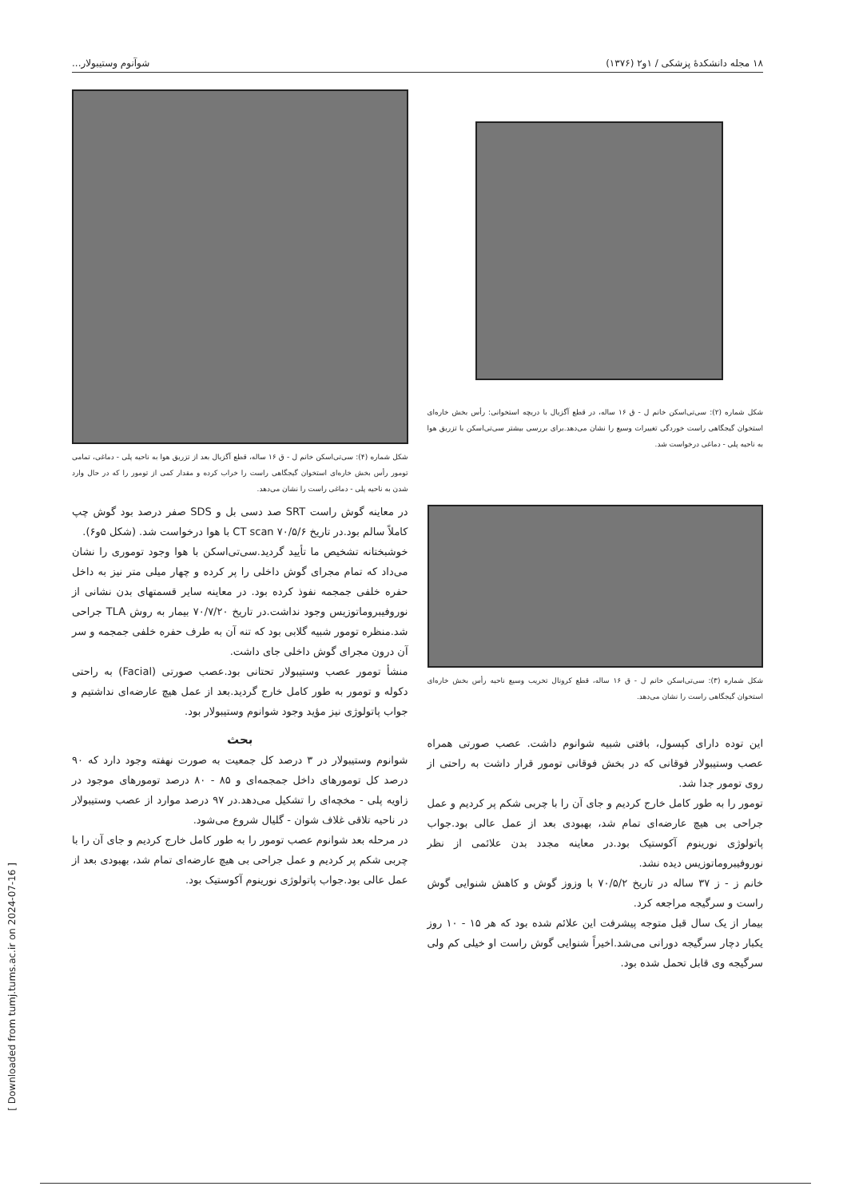[ Downloaded from tumj.tums.ac.ir on 2024-07-16 ]
۱۸ مجله دانشکدهٔ پزشکی / ۱و۲ (۱۳۷۶) شوآنوم وستیبولار...
شکل شماره (۲): سی‌تی‌اسکن خانم ل - ق ۱۶ ساله، در قطع آگزیال با دریچه استخوانی: رأس بخش خاره‌ای استخوان گیجگاهی راست خوردگی تغییرات وسیع را نشان می‌دهد.برای بررسی بیشتر سی‌تی‌اسکن با تزریق هوا به ناحیه پلی - دماغی درخواست شد.
شکل شماره (۳): سی‌تی‌اسکن خانم ل - ق ۱۶ ساله، قطع کرونال تخریب وسیع ناحیه رأس بخش خاره‌ای استخوان گیجگاهی راست را نشان می‌دهد.
این توده دارای کپسول، بافتی شبیه شوانوم داشت. عصب صورتی همراه عصب وستیبولار فوقانی که در بخش فوقانی تومور قرار داشت به راحتی از روی تومور جدا شد.
تومور را به طور کامل خارج کردیم و جای آن را با چربی شکم پر کردیم و عمل جراحی بی هیچ عارضه‌ای تمام شد، بهبودی بعد از عمل عالی بود.جواب پاتولوژی نورینوم آکوستیک بود.در معاینه مجدد بدن علائمی از نظر نوروفیبروماتوزیس دیده نشد.
خانم ز - ز ۳۷ ساله در تاریخ ۷۰/۵/۲ با وزوز گوش و کاهش شنوایی گوش راست و سرگیجه مراجعه کرد.
بیمار از یک سال قبل متوجه پیشرفت این علائم شده بود که هر ۱۵ - ۱۰ روز یکبار دچار سرگیجه دورانی می‌شد.اخیراً شنوایی گوش راست او خیلی کم ولی سرگیجه وی قابل تحمل شده بود.
شکل شماره (۴): سی‌تی‌اسکن خانم ل - ق ۱۶ ساله، قطع آگزیال بعد از تزریق هوا به ناحیه پلی - دماغی، تمامی تومور رأس بخش خاره‌ای استخوان گیجگاهی راست را خراب کرده و مقدار کمی از تومور را که در حال وارد شدن به ناحیه پلی - دماغی راست را نشان می‌دهد.
در معاینه گوش راست SRT صد دسی بل و SDS صفر درصد بود گوش چپ کاملاً سالم بود.در تاریخ ۷۰/۵/۶ CT scan با هوا درخواست شد. (شکل ۵و۶).
خوشبختانه تشخیص ما تأیید گردید.سی‌تی‌اسکن با هوا وجود توموری را نشان می‌داد که تمام مجرای گوش داخلی را پر کرده و چهار میلی متر نیز به داخل حفره خلفی جمجمه نفوذ کرده بود. در معاینه سایر قسمتهای بدن نشانی از نوروفیبروماتوزیس وجود نداشت.در تاریخ ۷۰/۷/۲۰ بیمار به روش TLA جراحی شد.منظره تومور شبیه گلابی بود که تنه آن به طرف حفره خلفی جمجمه و سر آن درون مجرای گوش داخلی جای داشت.
منشأ تومور عصب وستیبولار تحتانی بود.عصب صورتی (Facial) به راحتی دکوله و تومور به طور کامل خارج گردید.بعد از عمل هیچ عارضه‌ای نداشتیم و جواب پاتولوژی نیز مؤید وجود شوانوم وستیبولار بود.
بحث
شوانوم وستیبولار در ۳ درصد کل جمعیت به صورت نهفته وجود دارد که ۹۰ درصد کل تومورهای داخل جمجمه‌ای و ۸۵ - ۸۰ درصد تومورهای موجود در زاویه پلی - مخچه‌ای را تشکیل می‌دهد.در ۹۷ درصد موارد از عصب وستیبولار در ناحیه تلاقی غلاف شوان - گلیال شروع می‌شود.
در مرحله بعد شوانوم عصب تومور را به طور کامل خارج کردیم و جای آن را با چربی شکم پر کردیم و عمل جراحی بی هیچ عارضه‌ای تمام شد، بهبودی بعد از عمل عالی بود.جواب پاتولوژی نورینوم آکوستیک بود.